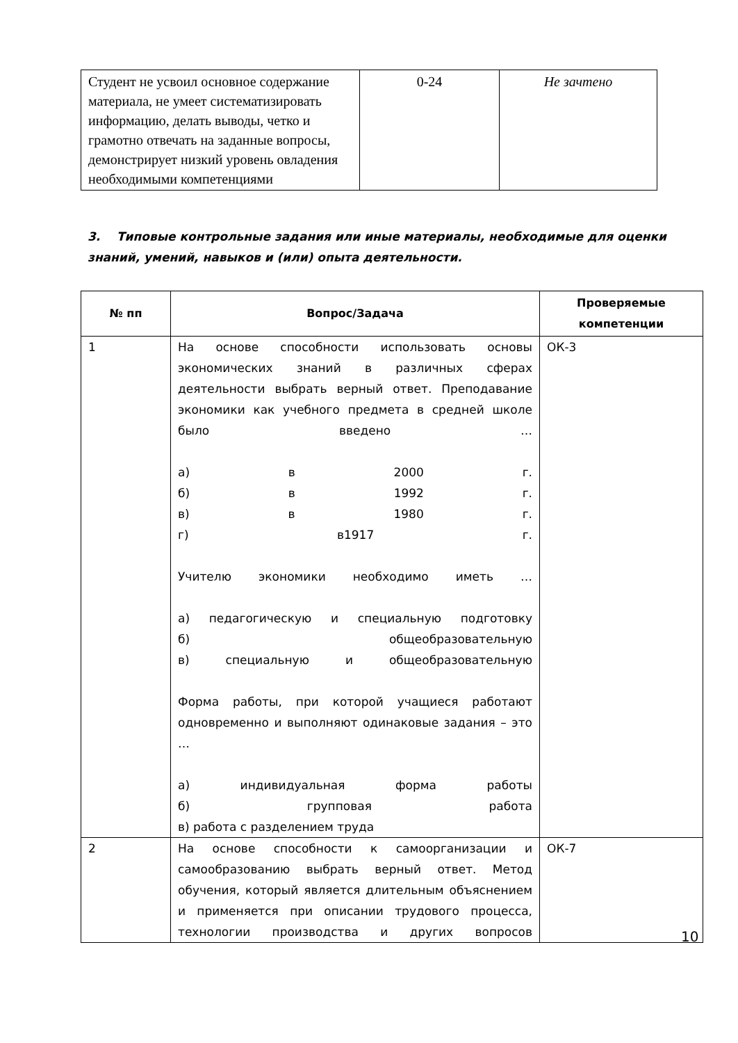| Студент не усвоил основное содержание материала, не умеет систематизировать информацию, делать выводы, четко и грамотно отвечать на заданные вопросы, демонстрирует низкий уровень овладения необходимыми компетенциями | 0-24 | Не зачтено |
3. Типовые контрольные задания или иные материалы, необходимые для оценки знаний, умений, навыков и (или) опыта деятельности.
| № пп | Вопрос/Задача | Проверяемые компетенции |
| --- | --- | --- |
| 1 | На основе способности использовать основы экономических знаний в различных сферах деятельности выбрать верный ответ. Преподавание экономики как учебного предмета в средней школе было введено … а) в 2000 г. б) в 1992 г. в) в 1980 г. г) в1917 г. Учителю экономики необходимо иметь … а) педагогическую и специальную подготовку б) общеобразовательную в) специальную и общеобразовательную Форма работы, при которой учащиеся работают одновременно и выполняют одинаковые задания – это … а) индивидуальная форма работы б) групповая работа в) работа с разделением труда | ОК-3 |
| 2 | На основе способности к самоорганизации и самообразованию выбрать верный ответ. Метод обучения, который является длительным объяснением и применяется при описании трудового процесса, технологии производства и других вопросов | ОК-7 |
10